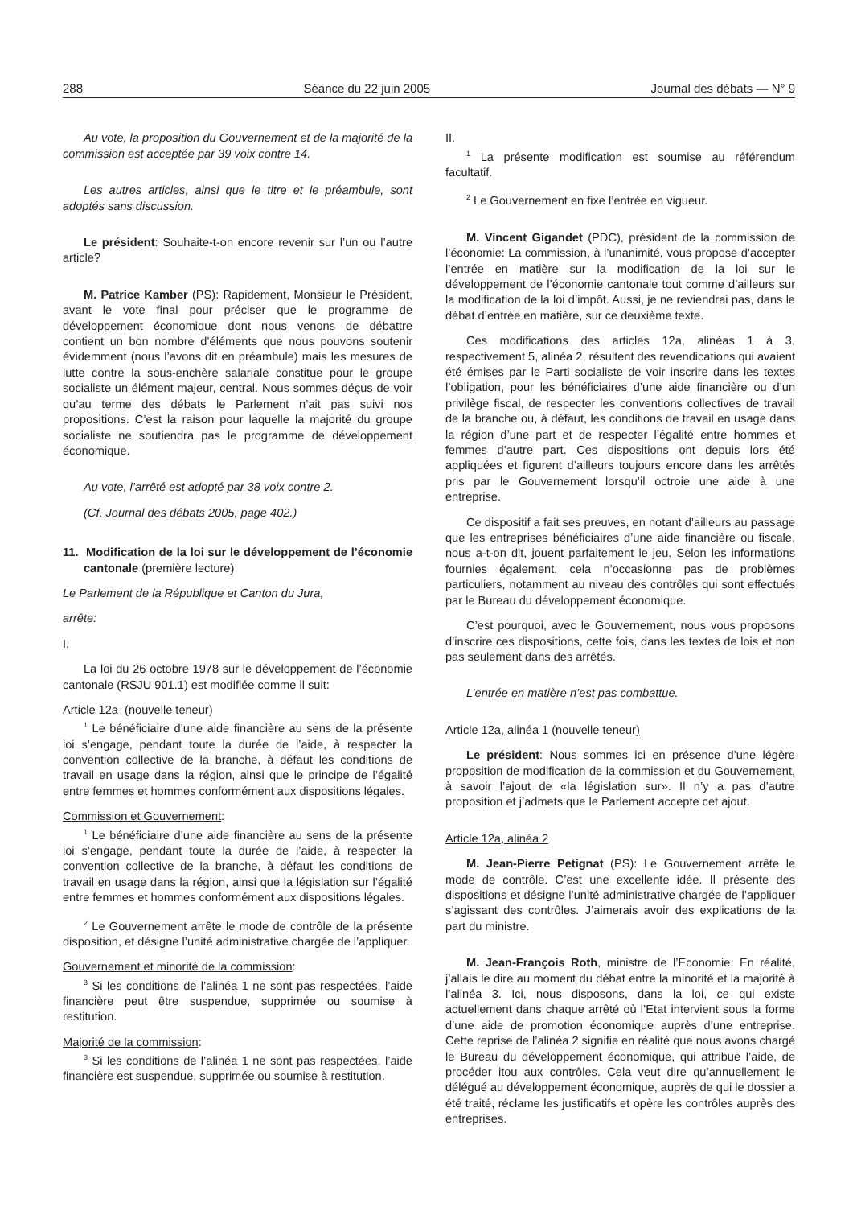288 Séance du 22 juin 2005 Journal des débats — N° 9
Au vote, la proposition du Gouvernement et de la majorité de la commission est acceptée par 39 voix contre 14.
Les autres articles, ainsi que le titre et le préambule, sont adoptés sans discussion.
Le président: Souhaite-t-on encore revenir sur l’un ou l’autre article?
M. Patrice Kamber (PS): Rapidement, Monsieur le Président, avant le vote final pour préciser que le programme de développement économique dont nous venons de débattre contient un bon nombre d’éléments que nous pouvons soutenir évidemment (nous l’avons dit en préambule) mais les mesures de lutte contre la sous-enchère salariale constitue pour le groupe socialiste un élément majeur, central. Nous sommes déçus de voir qu’au terme des débats le Parlement n’ait pas suivi nos propositions. C’est la raison pour laquelle la majorité du groupe socialiste ne soutiendra pas le programme de développement économique.
Au vote, l’arrêté est adopté par 38 voix contre 2.
(Cf. Journal des débats 2005, page 402.)
11. Modification de la loi sur le développement de l’économie cantonale (première lecture)
Le Parlement de la République et Canton du Jura,
arrête:
I.
La loi du 26 octobre 1978 sur le développement de l’économie cantonale (RSJU 901.1) est modifiée comme il suit:
Article 12a (nouvelle teneur)
<sup>1</sup> Le bénéficiaire d’une aide financière au sens de la présente loi s’engage, pendant toute la durée de l’aide, à respecter la convention collective de la branche, à défaut les conditions de travail en usage dans la région, ainsi que le principe de l’égalité entre femmes et hommes conformément aux dispositions légales.
Commission et Gouvernement:
<sup>1</sup> Le bénéficiaire d’une aide financière au sens de la présente loi s’engage, pendant toute la durée de l’aide, à respecter la convention collective de la branche, à défaut les conditions de travail en usage dans la région, ainsi que la législation sur l’égalité entre femmes et hommes conformément aux dispositions légales.
<sup>2</sup> Le Gouvernement arrête le mode de contrôle de la présente disposition, et désigne l’unité administrative chargée de l’appliquer.
Gouvernement et minorité de la commission:
<sup>3</sup> Si les conditions de l’alinéa 1 ne sont pas respectées, l’aide financière peut être suspendue, supprimée ou soumise à restitution.
Majorité de la commission:
<sup>3</sup> Si les conditions de l’alinéa 1 ne sont pas respectées, l’aide financière est suspendue, supprimée ou soumise à restitution.
II.
<sup>1</sup> La présente modification est soumise au référendum facultatif.
<sup>2</sup> Le Gouvernement en fixe l’entrée en vigueur.
M. Vincent Gigandet (PDC), président de la commission de l’économie: La commission, à l’unanimité, vous propose d’accepter l’entrée en matière sur la modification de la loi sur le développement de l’économie cantonale tout comme d’ailleurs sur la modification de la loi d’impôt. Aussi, je ne reviendrai pas, dans le débat d’entrée en matière, sur ce deuxième texte.
Ces modifications des articles 12a, alinéas 1 à 3, respectivement 5, alinéa 2, résultent des revendications qui avaient été émises par le Parti socialiste de voir inscrire dans les textes l’obligation, pour les bénéficiaires d’une aide financière ou d’un privilège fiscal, de respecter les conventions collectives de travail de la branche ou, à défaut, les conditions de travail en usage dans la région d’une part et de respecter l’égalité entre hommes et femmes d’autre part. Ces dispositions ont depuis lors été appliquées et figurent d’ailleurs toujours encore dans les arrêtés pris par le Gouvernement lorsqu’il octroie une aide à une entreprise.
Ce dispositif a fait ses preuves, en notant d’ailleurs au passage que les entreprises bénéficiaires d’une aide financière ou fiscale, nous a-t-on dit, jouent parfaitement le jeu. Selon les informations fournies également, cela n’occasionne pas de problèmes particuliers, notamment au niveau des contrôles qui sont effectués par le Bureau du développement économique.
C’est pourquoi, avec le Gouvernement, nous vous proposons d’inscrire ces dispositions, cette fois, dans les textes de lois et non pas seulement dans des arrêtés.
L’entrée en matière n’est pas combattue.
Article 12a, alinéa 1 (nouvelle teneur)
Le président: Nous sommes ici en présence d’une légère proposition de modification de la commission et du Gouvernement, à savoir l’ajout de «la législation sur». Il n’y a pas d’autre proposition et j’admets que le Parlement accepte cet ajout.
Article 12a, alinéa 2
M. Jean-Pierre Petignat (PS): Le Gouvernement arrête le mode de contrôle. C’est une excellente idée. Il présente des dispositions et désigne l’unité administrative chargée de l’appliquer s’agissant des contrôles. J’aimerais avoir des explications de la part du ministre.
M. Jean-François Roth, ministre de l’Economie: En réalité, j’allais le dire au moment du débat entre la minorité et la majorité à l’alinéa 3. Ici, nous disposons, dans la loi, ce qui existe actuellement dans chaque arrêté où l’Etat intervient sous la forme d’une aide de promotion économique auprès d’une entreprise. Cette reprise de l’alinéa 2 signifie en réalité que nous avons chargé le Bureau du développement économique, qui attribue l’aide, de procéder itou aux contrôles. Cela veut dire qu’annuellement le délégué au développement économique, auprès de qui le dossier a été traité, réclame les justificatifs et opère les contrôles auprès des entreprises.